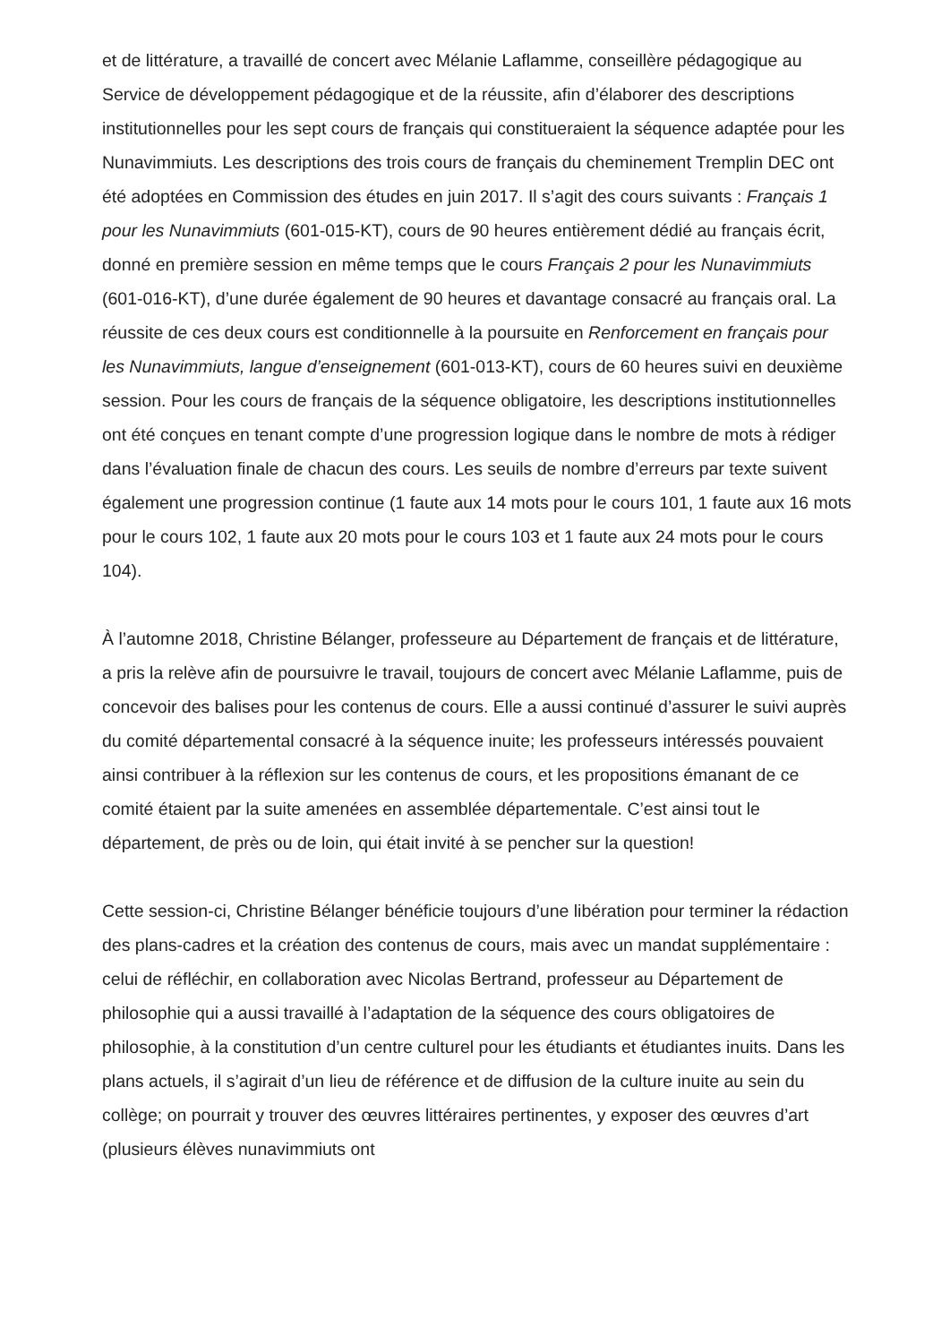et de littérature, a travaillé de concert avec Mélanie Laflamme, conseillère pédagogique au Service de développement pédagogique et de la réussite, afin d’élaborer des descriptions institutionnelles pour les sept cours de français qui constitueraient la séquence adaptée pour les Nunavimmiuts. Les descriptions des trois cours de français du cheminement Tremplin DEC ont été adoptées en Commission des études en juin 2017. Il s’agit des cours suivants : Français 1 pour les Nunavimmiuts (601-015-KT), cours de 90 heures entièrement dédié au français écrit, donné en première session en même temps que le cours Français 2 pour les Nunavimmiuts (601-016-KT), d’une durée également de 90 heures et davantage consacré au français oral. La réussite de ces deux cours est conditionnelle à la poursuite en Renforcement en français pour les Nunavimmiuts, langue d’enseignement (601-013-KT), cours de 60 heures suivi en deuxième session. Pour les cours de français de la séquence obligatoire, les descriptions institutionnelles ont été conçues en tenant compte d’une progression logique dans le nombre de mots à rédiger dans l’évaluation finale de chacun des cours. Les seuils de nombre d’erreurs par texte suivent également une progression continue (1 faute aux 14 mots pour le cours 101, 1 faute aux 16 mots pour le cours 102, 1 faute aux 20 mots pour le cours 103 et 1 faute aux 24 mots pour le cours 104).
À l’automne 2018, Christine Bélanger, professeure au Département de français et de littérature, a pris la relève afin de poursuivre le travail, toujours de concert avec Mélanie Laflamme, puis de concevoir des balises pour les contenus de cours. Elle a aussi continué d’assurer le suivi auprès du comité départemental consacré à la séquence inuite; les professeurs intéressés pouvaient ainsi contribuer à la réflexion sur les contenus de cours, et les propositions émanant de ce comité étaient par la suite amenées en assemblée départementale. C’est ainsi tout le département, de près ou de loin, qui était invité à se pencher sur la question!
Cette session-ci, Christine Bélanger bénéficie toujours d’une libération pour terminer la rédaction des plans-cadres et la création des contenus de cours, mais avec un mandat supplémentaire : celui de réfléchir, en collaboration avec Nicolas Bertrand, professeur au Département de philosophie qui a aussi travaillé à l’adaptation de la séquence des cours obligatoires de philosophie, à la constitution d’un centre culturel pour les étudiants et étudiantes inuits. Dans les plans actuels, il s’agirait d’un lieu de référence et de diffusion de la culture inuite au sein du collège; on pourrait y trouver des œuvres littéraires pertinentes, y exposer des œuvres d’art (plusieurs élèves nunavimmiuts ont